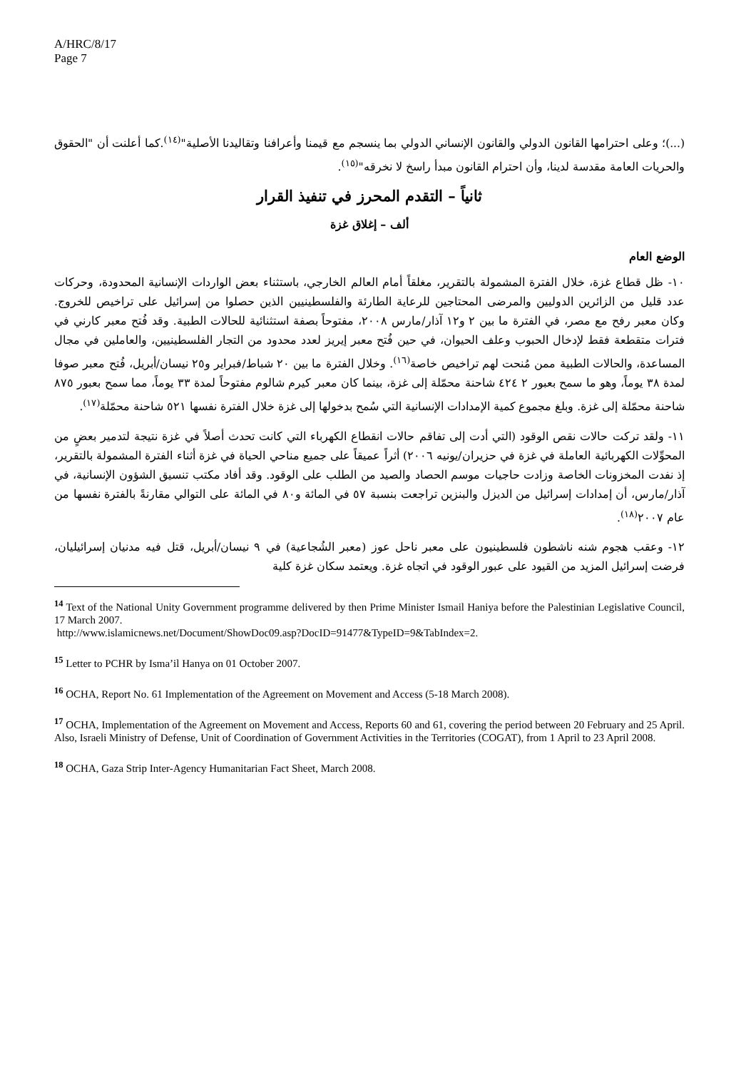A/HRC/8/17
Page 7
(...)؛ وعلى احترامها القانون الدولي والقانون الإنساني الدولي بما ينسجم مع قيمنا وأعرافنا وتقاليدنا الأصلية"<sup>(١٤)</sup>.كما أعلنت أن "الحقوق والحريات العامة مقدسة لدينا، وأن احترام القانون مبدأ راسخ لا نخرقه"<sup>(١٥)</sup>.
ثانياً – التقدم المحرز في تنفيذ القرار
ألف – إغلاق غزة
الوضع العام
١٠- ظل قطاع غزة، خلال الفترة المشمولة بالتقرير، مغلقاً أمام العالم الخارجي، باستثناء بعض الواردات الإنسانية المحدودة، وحركات عدد قليل من الزائرين الدوليين والمرضى المحتاجين للرعاية الطارئة والفلسطينيين الذين حصلوا من إسرائيل على تراخيص للخروج. وكان معبر رفح مع مصر، في الفترة ما بين ٢ و١٢ آذار/مارس ٢٠٠٨، مفتوحاً بصفة استثنائية للحالات الطبية. وقد فُتح معبر كارني في فترات متقطعة فقط لإدخال الحبوب وعلف الحيوان، في حين فُتح معبر إيريز لعدد محدود من التجار الفلسطينيين، والعاملين في مجال المساعدة، والحالات الطبية ممن مُنحت لهم تراخيص خاصة<sup>(١٦)</sup>. وخلال الفترة ما بين ٢٠ شباط/فبراير و٢٥ نيسان/أبريل، فُتح معبر صوفا لمدة ٣٨ يوماً، وهو ما سمح بعبور ٢ ٤٢٤ شاحنة محمّلة إلى غزة، بينما كان معبر كيرم شالوم مفتوحاً لمدة ٣٣ يوماً، مما سمح بعبور ٨٧٥ شاحنة محمّلة إلى غزة. وبلغ مجموع كمية الإمدادات الإنسانية التي سُمح بدخولها إلى غزة خلال الفترة نفسها ٥٢١ شاحنة محمّلة<sup>(١٧)</sup>.
١١- ولقد تركت حالات نقص الوقود (التي أدت إلى تفاقم حالات انقطاع الكهرباء التي كانت تحدث أصلاً في غزة نتيجة لتدمير بعضٍ من المحوِّلات الكهربائية العاملة في غزة في حزيران/يونيه ٢٠٠٦) أثراً عميقاً على جميع مناحي الحياة في غزة أثناء الفترة المشمولة بالتقرير، إذ نفدت المخزونات الخاصة وزادت حاجيات موسم الحصاد والصيد من الطلب على الوقود. وقد أفاد مكتب تنسيق الشؤون الإنسانية، في آذار/مارس، أن إمدادات إسرائيل من الديزل والبنزين تراجعت بنسبة ٥٧ في المائة و٨٠ في المائة على التوالي مقارنةً بالفترة نفسها من عام ٢٠٠٧<sup>(١٨)</sup>.
١٢- وعقب هجوم شنه ناشطون فلسطينيون على معبر ناحل عوز (معبر الشُجاعية) في ٩ نيسان/أبريل، قتل فيه مدنيان إسرائيليان، فرضت إسرائيل المزيد من القيود على عبور الوقود في اتجاه غزة. ويعتمد سكان غزة كلية
<sup>14</sup> Text of the National Unity Government programme delivered by then Prime Minister Ismail Haniya before the Palestinian Legislative Council, 17 March 2007.
http://www.islamicnews.net/Document/ShowDoc09.asp?DocID=91477&TypeID=9&TabIndex=2.
<sup>15</sup> Letter to PCHR by Isma’il Hanya on 01 October 2007.
<sup>16</sup> OCHA, Report No. 61 Implementation of the Agreement on Movement and Access (5-18 March 2008).
<sup>17</sup> OCHA, Implementation of the Agreement on Movement and Access, Reports 60 and 61, covering the period between 20 February and 25 April. Also, Israeli Ministry of Defense, Unit of Coordination of Government Activities in the Territories (COGAT), from 1 April to 23 April 2008.
<sup>18</sup> OCHA, Gaza Strip Inter-Agency Humanitarian Fact Sheet, March 2008.